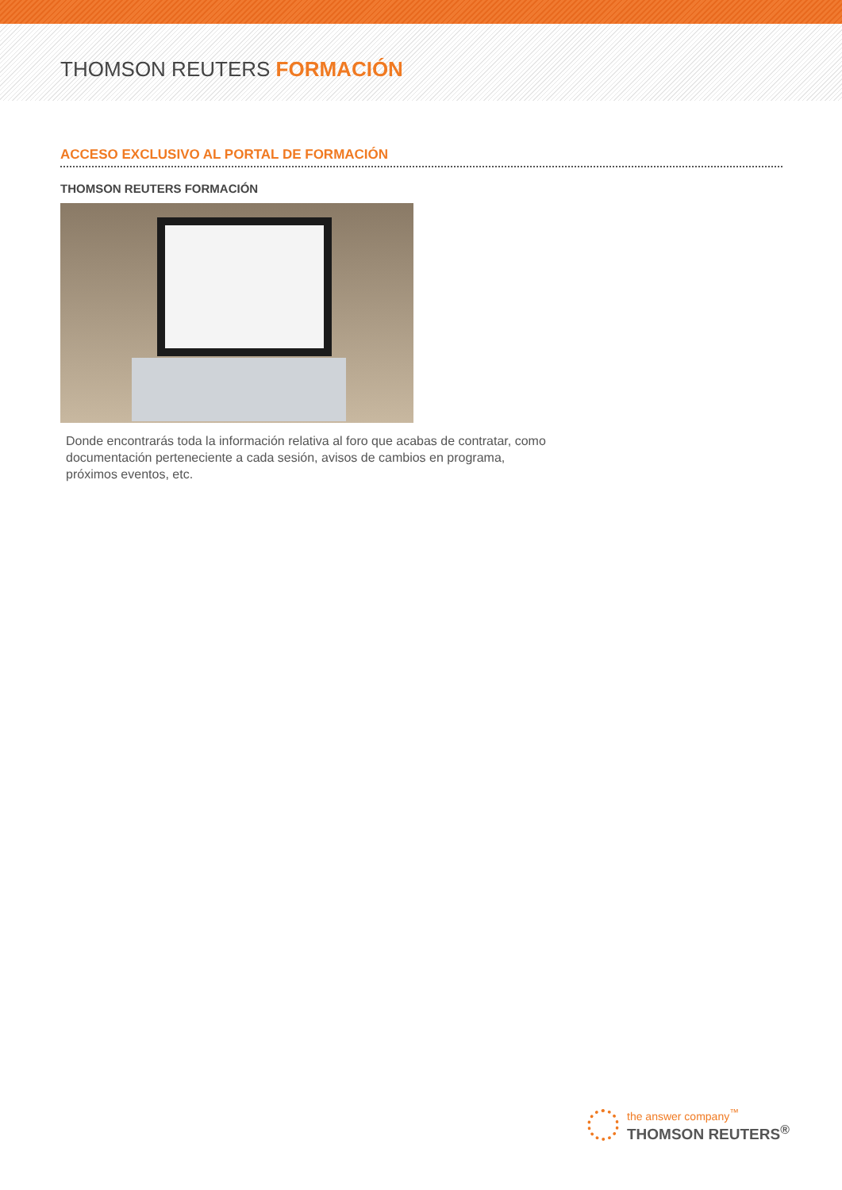THOMSON REUTERS FORMACIÓN
ACCESO EXCLUSIVO AL PORTAL DE FORMACIÓN
THOMSON REUTERS FORMACIÓN
Donde encontrarás toda la información relativa al foro que acabas de contratar, como documentación perteneciente a cada sesión, avisos de cambios en programa, próximos eventos, etc.
the answer company<sup>™</sup>
THOMSON REUTERS<sup>®</sup>